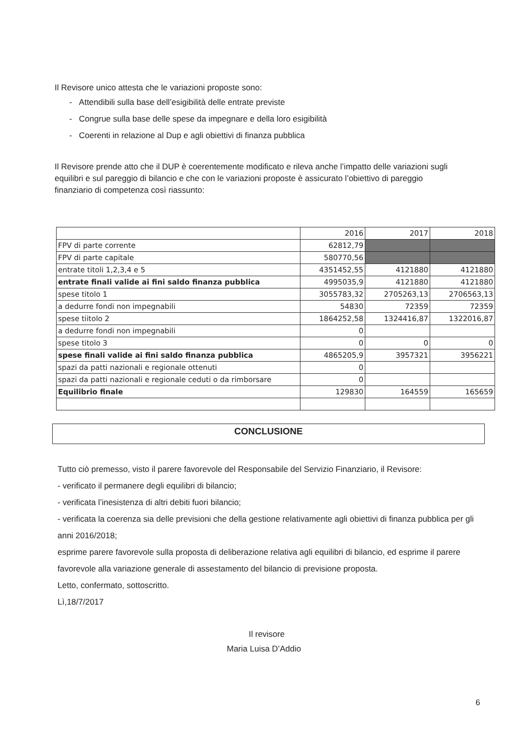Il Revisore unico attesta che le variazioni proposte sono:
- Attendibili sulla base dell’esigibilità delle entrate previste
- Congrue sulla base delle spese da impegnare e della loro esigibilità
- Coerenti in relazione al Dup e agli obiettivi di finanza pubblica
Il Revisore prende atto che il DUP è coerentemente modificato e rileva anche l’impatto delle variazioni sugli equilibri e sul pareggio di bilancio e che con le variazioni proposte è assicurato l’obiettivo di pareggio finanziario di competenza così riassunto:
| | 2016 | 2017 | 2018 |
| FPV di parte corrente | 62812,79 | | |
| FPV di parte capitale | 580770,56 | | |
| entrate titoli 1,2,3,4 e 5 | 4351452,55 | 4121880 | 4121880 |
| entrate finali valide ai fini saldo finanza pubblica | 4995035,9 | 4121880 | 4121880 |
| spese titolo 1 | 3055783,32 | 2705263,13 | 2706563,13 |
| a dedurre fondi non impegnabili | 54830 | 72359 | 72359 |
| spese tiitolo 2 | 1864252,58 | 1324416,87 | 1322016,87 |
| a dedurre fondi non impegnabili | 0 | | |
| spese titolo 3 | 0 | 0 | 0 |
| spese finali valide ai fini saldo finanza pubblica | 4865205,9 | 3957321 | 3956221 |
| spazi da patti nazionali e regionale ottenuti | 0 | | |
| spazi da patti nazionali e regionale ceduti o da rimborsare | 0 | | |
| Equilibrio finale | 129830 | 164559 | 165659 |
CONCLUSIONE
Tutto ciò premesso, visto il parere favorevole del Responsabile del Servizio Finanziario, il Revisore:
- verificato il permanere degli equilibri di bilancio;
- verificata l’inesistenza di altri debiti fuori bilancio;
- verificata la coerenza sia delle previsioni che della gestione relativamente agli obiettivi di finanza pubblica per gli anni 2016/2018;
esprime parere favorevole sulla proposta di deliberazione relativa agli equilibri di bilancio, ed esprime il parere favorevole alla variazione generale di assestamento del bilancio di previsione proposta.
Letto, confermato, sottoscritto.
Lì,18/7/2017
Il revisore
Maria Luisa D’Addio
6